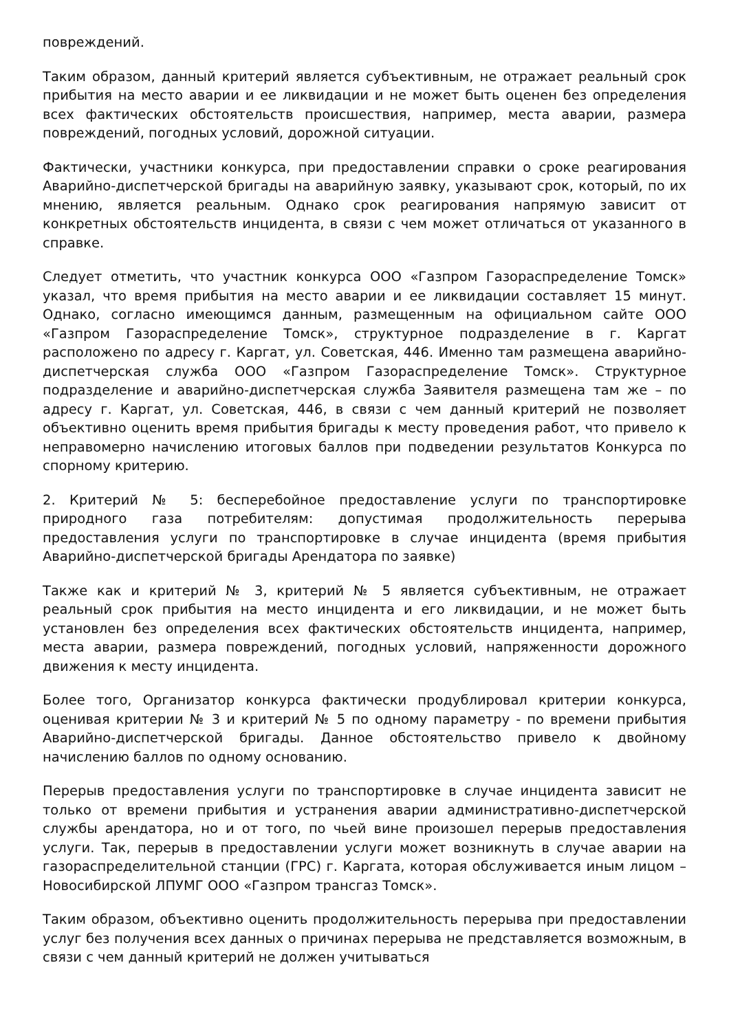повреждений.
Таким образом, данный критерий является субъективным, не отражает реальный срок прибытия на место аварии и ее ликвидации и не может быть оценен без определения всех фактических обстоятельств происшествия, например, места аварии, размера повреждений, погодных условий, дорожной ситуации.
Фактически, участники конкурса, при предоставлении справки о сроке реагирования Аварийно-диспетчерской бригады на аварийную заявку, указывают срок, который, по их мнению, является реальным. Однако срок реагирования напрямую зависит от конкретных обстоятельств инцидента, в связи с чем может отличаться от указанного в справке.
Следует отметить, что участник конкурса ООО «Газпром Газораспределение Томск» указал, что время прибытия на место аварии и ее ликвидации составляет 15 минут. Однако, согласно имеющимся данным, размещенным на официальном сайте ООО «Газпром Газораспределение Томск», структурное подразделение в г. Каргат расположено по адресу г. Каргат, ул. Советская, 446. Именно там размещена аварийно-диспетчерская служба ООО «Газпром Газораспределение Томск». Структурное подразделение и аварийно-диспетчерская служба Заявителя размещена там же – по адресу г. Каргат, ул. Советская, 446, в связи с чем данный критерий не позволяет объективно оценить время прибытия бригады к месту проведения работ, что привело к неправомерно начислению итоговых баллов при подведении результатов Конкурса по спорному критерию.
2. Критерий № 5: бесперебойное предоставление услуги по транспортировке природного газа потребителям: допустимая продолжительность перерыва предоставления услуги по транспортировке в случае инцидента (время прибытия Аварийно-диспетчерской бригады Арендатора по заявке)
Также как и критерий № 3, критерий № 5 является субъективным, не отражает реальный срок прибытия на место инцидента и его ликвидации, и не может быть установлен без определения всех фактических обстоятельств инцидента, например, места аварии, размера повреждений, погодных условий, напряженности дорожного движения к месту инцидента.
Более того, Организатор конкурса фактически продублировал критерии конкурса, оценивая критерии № 3 и критерий № 5 по одному параметру - по времени прибытия Аварийно-диспетчерской бригады. Данное обстоятельство привело к двойному начислению баллов по одному основанию.
Перерыв предоставления услуги по транспортировке в случае инцидента зависит не только от времени прибытия и устранения аварии административно-диспетчерской службы арендатора, но и от того, по чьей вине произошел перерыв предоставления услуги. Так, перерыв в предоставлении услуги может возникнуть в случае аварии на газораспределительной станции (ГРС) г. Каргата, которая обслуживается иным лицом – Новосибирской ЛПУМГ ООО «Газпром трансгаз Томск».
Таким образом, объективно оценить продолжительность перерыва при предоставлении услуг без получения всех данных о причинах перерыва не представляется возможным, в связи с чем данный критерий не должен учитываться